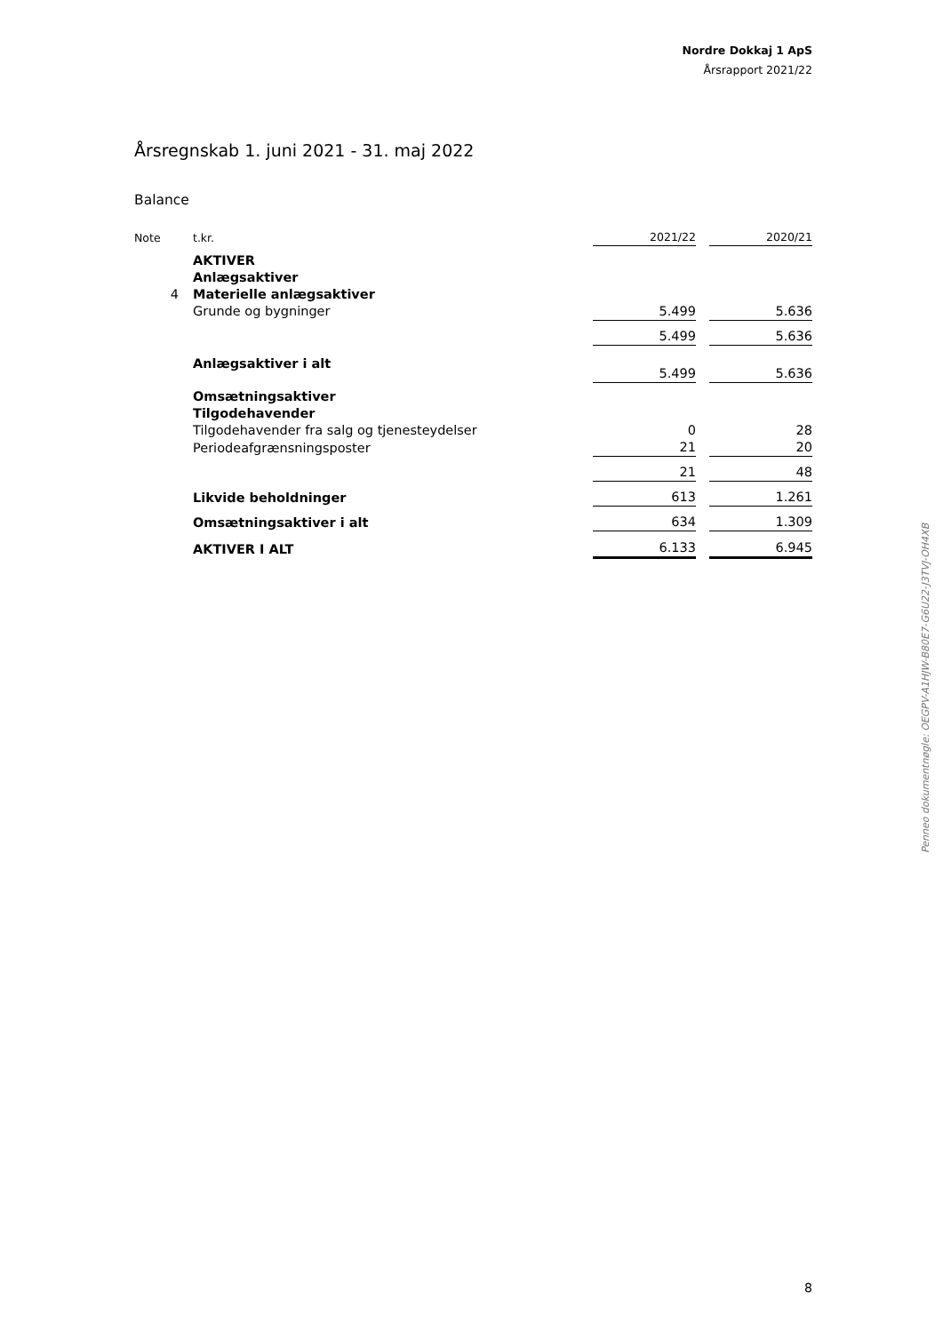Nordre Dokkaj 1 ApS
Årsrapport 2021/22
Årsregnskab 1. juni 2021 - 31. maj 2022
Balance
| Note | t.kr. | 2021/22 | | 2020/21 |
| --- | --- | --- | --- | --- |
| | AKTIVER | | | |
| | Anlægsaktiver | | | |
| 4 | Materielle anlægsaktiver | | | |
| | Grunde og bygninger | 5.499 | | 5.636 |
| | | 5.499 | | 5.636 |
| | Anlægsaktiver i alt | 5.499 | | 5.636 |
| | Omsætningsaktiver | | | |
| | Tilgodehavender | | | |
| | Tilgodehavender fra salg og tjenesteydelser | 0 | | 28 |
| | Periodeafgrænsningsposter | 21 | | 20 |
| | | 21 | | 48 |
| | Likvide beholdninger | 613 | | 1.261 |
| | Omsætningsaktiver i alt | 634 | | 1.309 |
| | AKTIVER I ALT | 6.133 | | 6.945 |
Penneo dokumentnøgle: OEGPV-A1HJW-B80E7-G6U22-J3TVJ-OH4XB
8